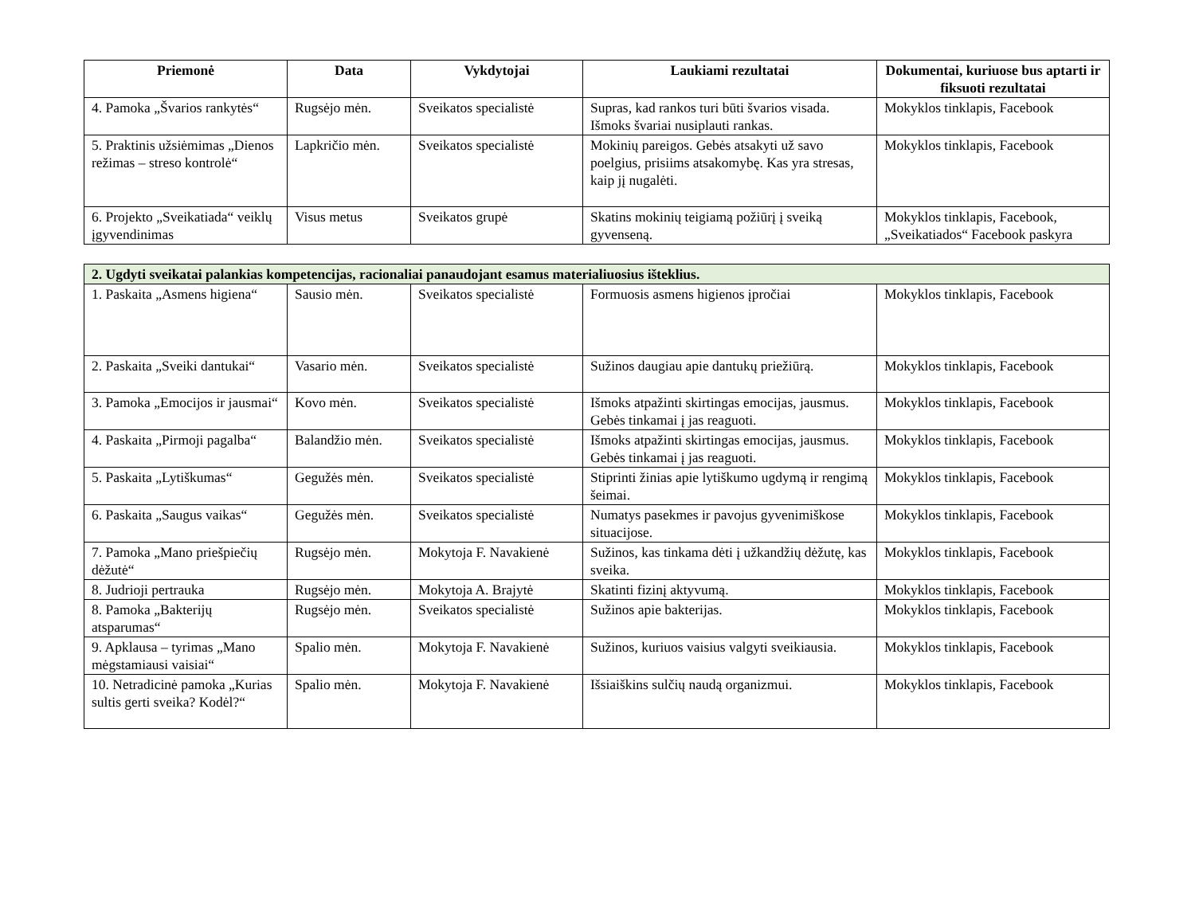| Priemonė | Data | Vykdytojai | Laukiami rezultatai | Dokumentai, kuriuose bus aptarti ir fiksuoti rezultatai |
| --- | --- | --- | --- | --- |
| 4. Pamoka „Švarios rankytės“ | Rugsėjo mėn. | Sveikatos specialistė | Supras, kad rankos turi būti švarios visada. Išmoks švariai nusiplauti rankas. | Mokyklos tinklapis, Facebook |
| 5. Praktinis užsiėmimas „Dienos režimas – streso kontrolė“ | Lapkričio mėn. | Sveikatos specialistė | Mokinių pareigos. Gebės atsakyti už savo poelgius, prisiims atsakomybę. Kas yra stresas, kaip jį nugalėti. | Mokyklos tinklapis, Facebook |
| 6. Projekto „Sveikatiada“ veiklų įgyvendinimas | Visus metus | Sveikatos grupė | Skatins mokinių teigiamą požiūrį į sveiką gyvenseną. | Mokyklos tinklapis, Facebook, „Sveikatiados“ Facebook paskyra |
| 2. Ugdyti sveikatai palankias kompetencijas, racionaliai panaudojant esamus materialiuosius išteklius. | | | | |
| 1. Paskaita „Asmens higiena“ | Sausio mėn. | Sveikatos specialistė | Formuosis asmens higienos įpročiai | Mokyklos tinklapis, Facebook |
| 2. Paskaita „Sveiki dantukai“ | Vasario mėn. | Sveikatos specialistė | Sužinos daugiau apie dantukų priežiūrą. | Mokyklos tinklapis, Facebook |
| 3. Pamoka „Emocijos ir jausmai“ | Kovo mėn. | Sveikatos specialistė | Išmoks atpažinti skirtingas emocijas, jausmus. Gebės tinkamai į jas reaguoti. | Mokyklos tinklapis, Facebook |
| 4. Paskaita „Pirmoji pagalba“ | Balandžio mėn. | Sveikatos specialistė | Išmoks atpažinti skirtingas emocijas, jausmus. Gebės tinkamai į jas reaguoti. | Mokyklos tinklapis, Facebook |
| 5. Paskaita „Lytiškumas“ | Gegužės mėn. | Sveikatos specialistė | Stiprinti žinias apie lytiškumo ugdymą ir rengimą šeimai. | Mokyklos tinklapis, Facebook |
| 6. Paskaita „Saugus vaikas“ | Gegužės mėn. | Sveikatos specialistė | Numatys pasekmes ir pavojus gyvenimiškose situacijose. | Mokyklos tinklapis, Facebook |
| 7. Pamoka „Mano priešpiečių dėžutė“ | Rugsėjo mėn. | Mokytoja F. Navakienė | Sužinos, kas tinkama dėti į užkandžių dėžutę, kas sveika. | Mokyklos tinklapis, Facebook |
| 8. Judrioji pertrauka | Rugsėjo mėn. | Mokytoja A. Brajytė | Skatinti fizinį aktyvumą. | Mokyklos tinklapis, Facebook |
| 8. Pamoka „Bakterijų atsparumas“ | Rugsėjo mėn. | Sveikatos specialistė | Sužinos apie bakterijas. | Mokyklos tinklapis, Facebook |
| 9. Apklausa – tyrimas „Mano mėgstamiausi vaisiai“ | Spalio mėn. | Mokytoja F. Navakienė | Sužinos, kuriuos vaisius valgyti sveikiausia. | Mokyklos tinklapis, Facebook |
| 10. Netradicinė pamoka „Kurias sultis gerti sveika? Kodėl?“ | Spalio mėn. | Mokytoja F. Navakienė | Išsiaiškins sulčių naudą organizmui. | Mokyklos tinklapis, Facebook |